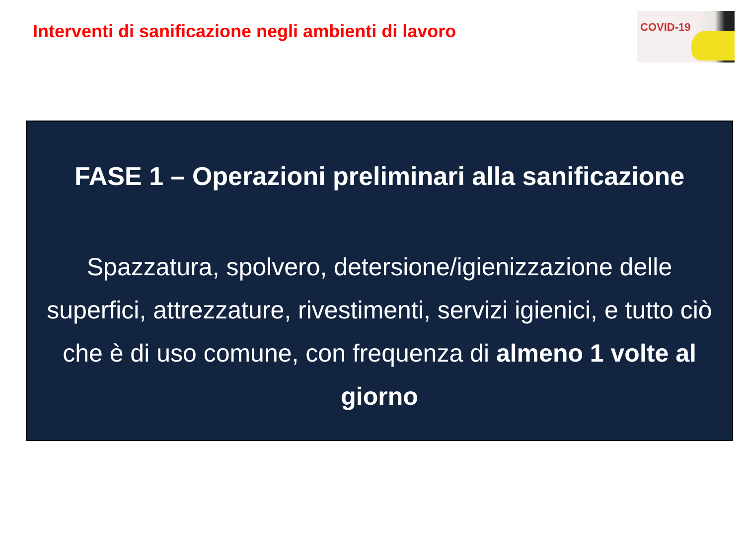Interventi di sanificazione negli ambienti di lavoro
COVID-19
FASE 1 – Operazioni preliminari alla sanificazione
Spazzatura, spolvero, detersione/igienizzazione delle superfici, attrezzature, rivestimenti, servizi igienici, e tutto ciò che è di uso comune, con frequenza di almeno 1 volte al giorno